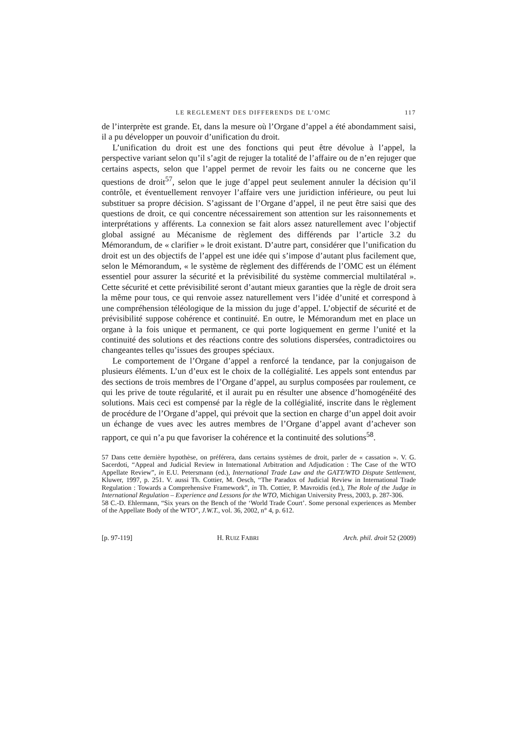LE REGLEMENT DES DIFFERENDS DE L’OMC 117
de l’interprète est grande. Et, dans la mesure où l’Organe d’appel a été abondamment saisi, il a pu développer un pouvoir d’unification du droit.
L’unification du droit est une des fonctions qui peut être dévolue à l’appel, la perspective variant selon qu’il s’agit de rejuger la totalité de l’affaire ou de n’en rejuger que certains aspects, selon que l’appel permet de revoir les faits ou ne concerne que les questions de droit<sup>57</sup>, selon que le juge d’appel peut seulement annuler la décision qu’il contrôle, et éventuellement renvoyer l’affaire vers une juridiction inférieure, ou peut lui substituer sa propre décision. S’agissant de l’Organe d’appel, il ne peut être saisi que des questions de droit, ce qui concentre nécessairement son attention sur les raisonnements et interprétations y afférents. La connexion se fait alors assez naturellement avec l’objectif global assigné au Mécanisme de règlement des différends par l’article 3.2 du Mémorandum, de « clarifier » le droit existant. D’autre part, considérer que l’unification du droit est un des objectifs de l’appel est une idée qui s’impose d’autant plus facilement que, selon le Mémorandum, « le système de règlement des différends de l’OMC est un élément essentiel pour assurer la sécurité et la prévisibilité du système commercial multilatéral ». Cette sécurité et cette prévisibilité seront d’autant mieux garanties que la règle de droit sera la même pour tous, ce qui renvoie assez naturellement vers l’idée d’unité et correspond à une compréhension téléologique de la mission du juge d’appel. L’objectif de sécurité et de prévisibilité suppose cohérence et continuité. En outre, le Mémorandum met en place un organe à la fois unique et permanent, ce qui porte logiquement en germe l’unité et la continuité des solutions et des réactions contre des solutions dispersées, contradictoires ou changeantes telles qu’issues des groupes spéciaux.
Le comportement de l’Organe d’appel a renforcé la tendance, par la conjugaison de plusieurs éléments. L’un d’eux est le choix de la collégialité. Les appels sont entendus par des sections de trois membres de l’Organe d’appel, au surplus composées par roulement, ce qui les prive de toute régularité, et il aurait pu en résulter une absence d’homogénéité des solutions. Mais ceci est compensé par la règle de la collégialité, inscrite dans le règlement de procédure de l’Organe d’appel, qui prévoit que la section en charge d’un appel doit avoir un échange de vues avec les autres membres de l’Organe d’appel avant d’achever son rapport, ce qui n’a pu que favoriser la cohérence et la continuité des solutions<sup>58</sup>.
57 Dans cette dernière hypothèse, on préférera, dans certains systèmes de droit, parler de « cassation ». V. G. Sacerdoti, “Appeal and Judicial Review in International Arbitration and Adjudication : The Case of the WTO Appellate Review”, in E.U. Petersmann (ed.), International Trade Law and the GATT/WTO Dispute Settlement, Kluwer, 1997, p. 251. V. aussi Th. Cottier, M. Oesch, “The Paradox of Judicial Review in International Trade Regulation : Towards a Comprehensive Framework”, in Th. Cottier, P. Mavroidis (ed.), The Role of the Judge in International Regulation – Experience and Lessons for the WTO, Michigan University Press, 2003, p. 287-306.
58 C.-D. Ehlermann, “Six years on the Bench of the ‘World Trade Court’. Some personal experiences as Member of the Appellate Body of the WTO”, J.W.T., vol. 36, 2002, n° 4, p. 612.
[p. 97-119] H. RUIZ FABRI Arch. phil. droit 52 (2009)